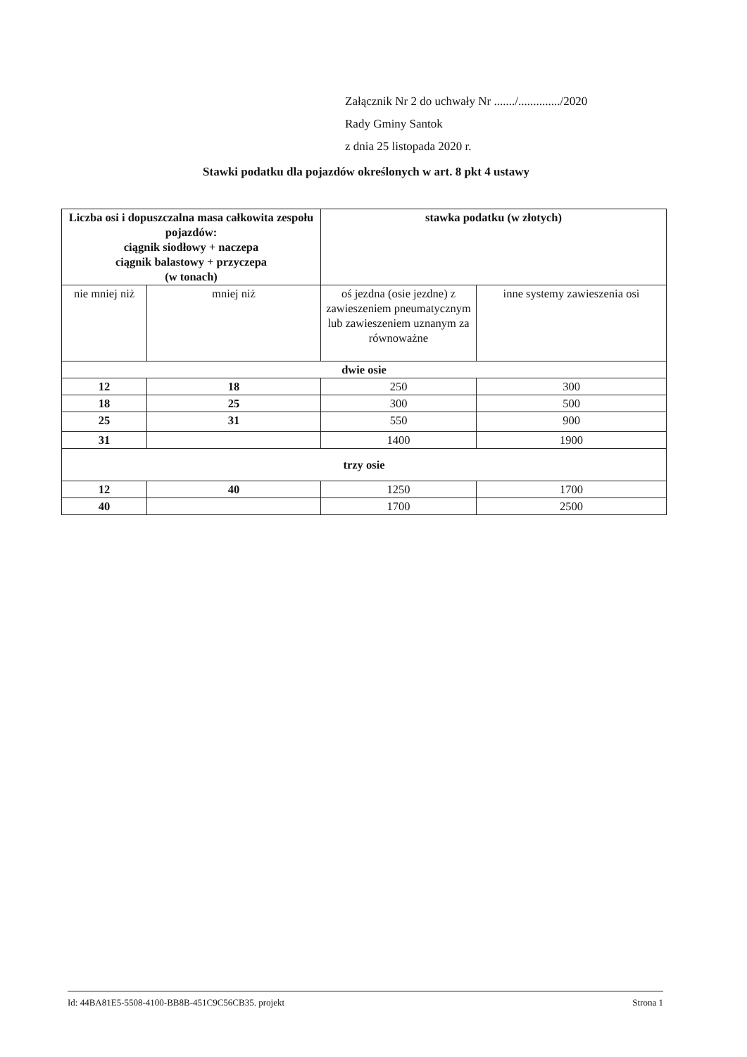Załącznik Nr 2 do uchwały Nr ......./............../2020
Rady Gminy Santok
z dnia 25 listopada 2020 r.
Stawki podatku dla pojazdów określonych w art. 8 pkt 4 ustawy
| Liczba osi i dopuszczalna masa całkowita zespołu pojazdów: ciągnik siodłowy + naczepa ciągnik balastowy + przyczepa (w tonach) | | stawka podatku (w złotych) | |
| --- | --- | --- | --- |
| nie mniej niż | mniej niż | oś jezdna (osie jezdne) z zawieszeniem pneumatycznym lub zawieszeniem uznanym za równoważne | inne systemy zawieszenia osi |
| dwie osie | | | |
| 12 | 18 | 250 | 300 |
| 18 | 25 | 300 | 500 |
| 25 | 31 | 550 | 900 |
| 31 | | 1400 | 1900 |
| trzy osie | | | |
| 12 | 40 | 1250 | 1700 |
| 40 | | 1700 | 2500 |
Id: 44BA81E5-5508-4100-BB8B-451C9C56CB35. projekt Strona 1